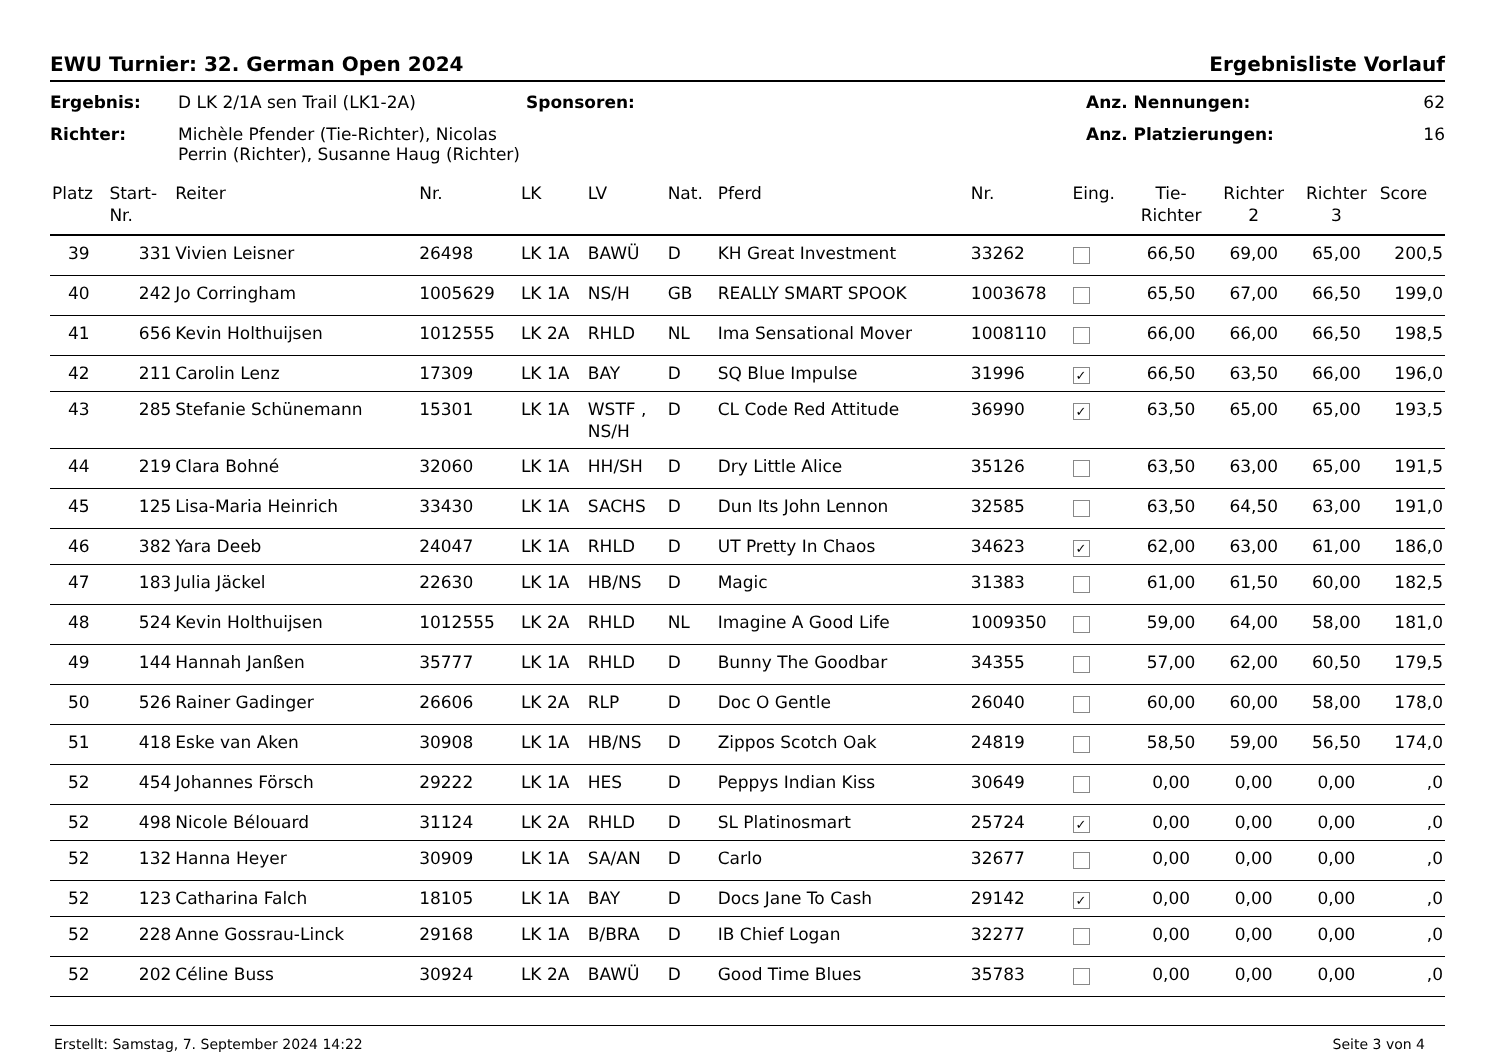EWU Turnier: 32. German Open 2024 Ergebnisliste Vorlauf
Ergebnis: D LK 2/1A sen Trail (LK1-2A) Sponsoren: Anz. Nennungen: 62 Richter: Michèle Pfender (Tie-Richter), Nicolas Perrin (Richter), Susanne Haug (Richter) Anz. Platzierungen: 16
| Platz | Start- Nr. | Reiter | Nr. | LK | LV | Nat. | Pferd | Nr. | Eing. | Tie- Richter | Richter 2 | Richter 3 | Score |
| --- | --- | --- | --- | --- | --- | --- | --- | --- | --- | --- | --- | --- | --- |
| 39 | 331 | Vivien Leisner | 26498 | LK 1A | BAWÜ | D | KH Great Investment | 33262 | | 66,50 | 69,00 | 65,00 | 200,5 |
| 40 | 242 | Jo Corringham | 1005629 | LK 1A | NS/H | GB | REALLY SMART SPOOK | 1003678 | | 65,50 | 67,00 | 66,50 | 199,0 |
| 41 | 656 | Kevin Holthuijsen | 1012555 | LK 2A | RHLD | NL | Ima Sensational Mover | 1008110 | | 66,00 | 66,00 | 66,50 | 198,5 |
| 42 | 211 | Carolin Lenz | 17309 | LK 1A | BAY | D | SQ Blue Impulse | 31996 | ✓ | 66,50 | 63,50 | 66,00 | 196,0 |
| 43 | 285 | Stefanie Schünemann | 15301 | LK 1A | WSTF , NS/H | D | CL Code Red Attitude | 36990 | ✓ | 63,50 | 65,00 | 65,00 | 193,5 |
| 44 | 219 | Clara Bohné | 32060 | LK 1A | HH/SH | D | Dry Little Alice | 35126 | | 63,50 | 63,00 | 65,00 | 191,5 |
| 45 | 125 | Lisa-Maria Heinrich | 33430 | LK 1A | SACHS | D | Dun Its John Lennon | 32585 | | 63,50 | 64,50 | 63,00 | 191,0 |
| 46 | 382 | Yara Deeb | 24047 | LK 1A | RHLD | D | UT Pretty In Chaos | 34623 | ✓ | 62,00 | 63,00 | 61,00 | 186,0 |
| 47 | 183 | Julia Jäckel | 22630 | LK 1A | HB/NS | D | Magic | 31383 | | 61,00 | 61,50 | 60,00 | 182,5 |
| 48 | 524 | Kevin Holthuijsen | 1012555 | LK 2A | RHLD | NL | Imagine A Good Life | 1009350 | | 59,00 | 64,00 | 58,00 | 181,0 |
| 49 | 144 | Hannah Janßen | 35777 | LK 1A | RHLD | D | Bunny The Goodbar | 34355 | | 57,00 | 62,00 | 60,50 | 179,5 |
| 50 | 526 | Rainer Gadinger | 26606 | LK 2A | RLP | D | Doc O Gentle | 26040 | | 60,00 | 60,00 | 58,00 | 178,0 |
| 51 | 418 | Eske van Aken | 30908 | LK 1A | HB/NS | D | Zippos Scotch Oak | 24819 | | 58,50 | 59,00 | 56,50 | 174,0 |
| 52 | 454 | Johannes Försch | 29222 | LK 1A | HES | D | Peppys Indian Kiss | 30649 | | 0,00 | 0,00 | 0,00 | ,0 |
| 52 | 498 | Nicole Bélouard | 31124 | LK 2A | RHLD | D | SL Platinosmart | 25724 | ✓ | 0,00 | 0,00 | 0,00 | ,0 |
| 52 | 132 | Hanna Heyer | 30909 | LK 1A | SA/AN | D | Carlo | 32677 | | 0,00 | 0,00 | 0,00 | ,0 |
| 52 | 123 | Catharina Falch | 18105 | LK 1A | BAY | D | Docs Jane To Cash | 29142 | ✓ | 0,00 | 0,00 | 0,00 | ,0 |
| 52 | 228 | Anne Gossrau-Linck | 29168 | LK 1A | B/BRA | D | IB Chief Logan | 32277 | | 0,00 | 0,00 | 0,00 | ,0 |
| 52 | 202 | Céline Buss | 30924 | LK 2A | BAWÜ | D | Good Time Blues | 35783 | | 0,00 | 0,00 | 0,00 | ,0 |
Erstellt: Samstag, 7. September 2024 14:22 Seite 3 von 4